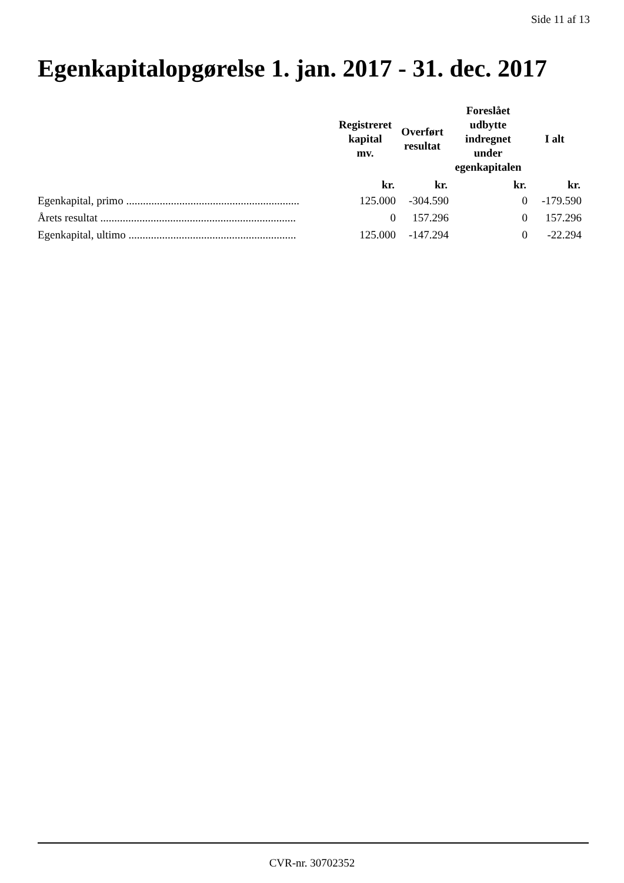Side 11 af 13
Egenkapitalopgørelse 1. jan. 2017 - 31. dec. 2017
| | Registreret kapital mv. | Overført resultat | Foreslået udbytte indregnet under egenkapitalen | I alt |
| --- | --- | --- | --- | --- |
| | kr. | kr. | kr. | kr. |
| Egenkapital, primo .............................................................. | 125.000 | -304.590 | 0 | -179.590 |
| Årets resultat ...................................................................... | 0 | 157.296 | 0 | 157.296 |
| Egenkapital, ultimo ............................................................ | 125.000 | -147.294 | 0 | -22.294 |
CVR-nr. 30702352